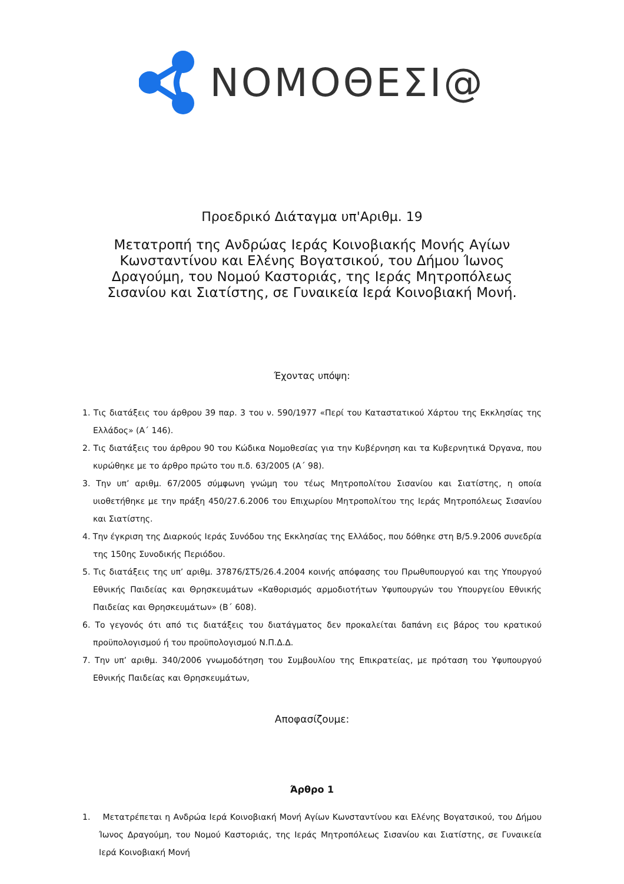ΝΟΜΟΘΕΣΙ@
Προεδρικό Διάταγμα υπ'Αριθμ. 19
Μετατροπή της Ανδρώας Ιεράς Κοινοβιακής Μονής Αγίων Κωνσταντίνου και Ελένης Βογατσικού, του Δήμου Ίωνος Δραγούμη, του Νομού Καστοριάς, της Ιεράς Μητροπόλεως Σισανίου και Σιατίστης, σε Γυναικεία Ιερά Κοινοβιακή Μονή.
Έχοντας υπόψη:
1. Τις διατάξεις του άρθρου 39 παρ. 3 του ν. 590/1977 «Περί του Καταστατικού Χάρτου της Εκκλησίας της Ελλάδος» (Α΄ 146).
2. Τις διατάξεις του άρθρου 90 του Κώδικα Νομοθεσίας για την Κυβέρνηση και τα Κυβερνητικά Όργανα, που κυρώθηκε με το άρθρο πρώτο του π.δ. 63/2005 (Α΄ 98).
3. Την υπ’ αριθμ. 67/2005 σύμφωνη γνώμη του τέως Μητροπολίτου Σισανίου και Σιατίστης, η οποία υιοθετήθηκε με την πράξη 450/27.6.2006 του Επιχωρίου Μητροπολίτου της Ιεράς Μητροπόλεως Σισανίου και Σιατίστης.
4. Την έγκριση της Διαρκούς Ιεράς Συνόδου της Εκκλησίας της Ελλάδος, που δόθηκε στη Β/5.9.2006 συνεδρία της 150ης Συνοδικής Περιόδου.
5. Τις διατάξεις της υπ’ αριθμ. 37876/ΣΤ5/26.4.2004 κοινής απόφασης του Πρωθυπουργού και της Υπουργού Εθνικής Παιδείας και Θρησκευμάτων «Καθορισμός αρμοδιοτήτων Υφυπουργών του Υπουργείου Εθνικής Παιδείας και Θρησκευμάτων» (Β΄ 608).
6. Το γεγονός ότι από τις διατάξεις του διατάγματος δεν προκαλείται δαπάνη εις βάρος του κρατικού προϋπολογισμού ή του προϋπολογισμού Ν.Π.Δ.Δ.
7. Την υπ’ αριθμ. 340/2006 γνωμοδότηση του Συμβουλίου της Επικρατείας, με πρόταση του Υφυπουργού Εθνικής Παιδείας και Θρησκευμάτων,
Αποφασίζουμε:
Άρθρο 1
1. Μετατρέπεται η Ανδρώα Ιερά Κοινοβιακή Μονή Αγίων Κωνσταντίνου και Ελένης Βογατσικού, του Δήμου Ίωνος Δραγούμη, του Νομού Καστοριάς, της Ιεράς Μητροπόλεως Σισανίου και Σιατίστης, σε Γυναικεία Ιερά Κοινοβιακή Μονή